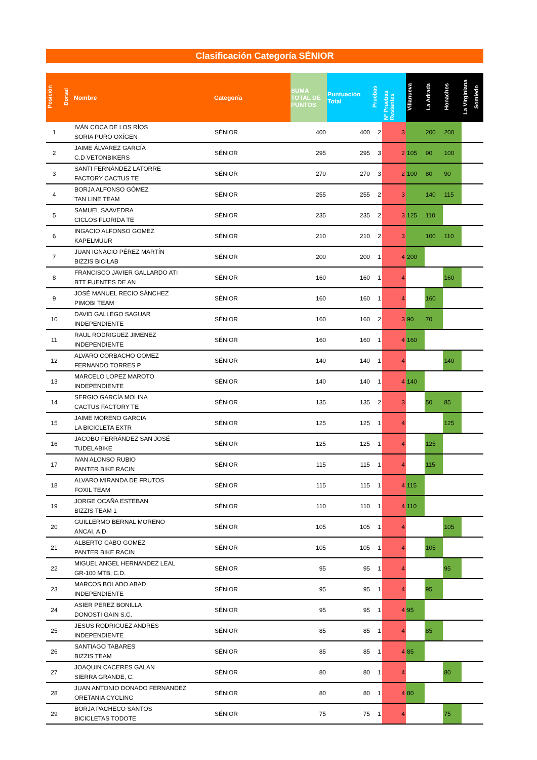Clasificación Categoría SÉNIOR
| Posición | Dorsal | Nombre | Categoría | SUMA TOTAL DE PUNTOS | Puntuación Total | Pruebas | Nº Pruebas Restantes | Villanueva | La Adrada | Honachos | La Virginiana | Somiedo |
| --- | --- | --- | --- | --- | --- | --- | --- | --- | --- | --- | --- | --- |
| 1 | | IVÁN COCA DE LOS RÍOS SORIA PURO OXÍGEN | SÉNIOR | 400 | 400 | 2 | 3 | | 200 | 200 | | |
| 2 | | JAIME ÁLVAREZ GARCÍA C.D VETONBIKERS | SÉNIOR | 295 | 295 | 3 | 2 | 105 | 90 | 100 | | |
| 3 | | SANTI FERNÁNDEZ LATORRE FACTORY CACTUS TE | SÉNIOR | 270 | 270 | 3 | 2 | 100 | 80 | 90 | | |
| 4 | | BORJA ALFONSO GÓMEZ TAN LINE TEAM | SÉNIOR | 255 | 255 | 2 | 3 | | 140 | 115 | | |
| 5 | | SAMUEL SAAVEDRA CICLOS FLORIDA TE | SÉNIOR | 235 | 235 | 2 | 3 | 125 | 110 | | | |
| 6 | | INGACIO ALFONSO GOMEZ KAPELMUUR | SÉNIOR | 210 | 210 | 2 | 3 | | 100 | 110 | | |
| 7 | | JUAN IGNACIO PÉREZ MARTÍN BIZZIS BICILAB | SÉNIOR | 200 | 200 | 1 | 4 | 200 | | | | |
| 8 | | FRANCISCO JAVIER GALLARDO ATI BTT FUENTES DE AN | SÉNIOR | 160 | 160 | 1 | 4 | | | 160 | | |
| 9 | | JOSÉ MANUEL RECIO SÁNCHEZ PIMOBI TEAM | SÉNIOR | 160 | 160 | 1 | 4 | | 160 | | | |
| 10 | | DAVID GALLEGO SAGUAR INDEPENDIENTE | SÉNIOR | 160 | 160 | 2 | 3 | 90 | 70 | | | |
| 11 | | RAUL RODRIGUEZ JIMENEZ INDEPENDIENTE | SÉNIOR | 160 | 160 | 1 | 4 | 160 | | | | |
| 12 | | ALVARO CORBACHO GOMEZ FERNANDO TORRES P | SÉNIOR | 140 | 140 | 1 | 4 | | | 140 | | |
| 13 | | MARCELO LOPEZ MAROTO INDEPENDIENTE | SÉNIOR | 140 | 140 | 1 | 4 | 140 | | | | |
| 14 | | SERGIO GARCÍA MOLINA CACTUS FACTORY TE | SÉNIOR | 135 | 135 | 2 | 3 | | 50 | 85 | | |
| 15 | | JAIME MORENO GARCIA LA BICICLETA EXTR | SÉNIOR | 125 | 125 | 1 | 4 | | | 125 | | |
| 16 | | JACOBO FERRÁNDEZ SAN JOSÉ TUDELABIKE | SÉNIOR | 125 | 125 | 1 | 4 | | 125 | | | |
| 17 | | IVAN ALONSO RUBIO PANTER BIKE RACIN | SÉNIOR | 115 | 115 | 1 | 4 | | 115 | | | |
| 18 | | ALVARO MIRANDA DE FRUTOS FOXIL TEAM | SÉNIOR | 115 | 115 | 1 | 4 | 115 | | | | |
| 19 | | JORGE OCAÑA ESTEBAN BIZZIS TEAM 1 | SÉNIOR | 110 | 110 | 1 | 4 | 110 | | | | |
| 20 | | GUILLERMO BERNAL MORENO ANCAI, A.D. | SÉNIOR | 105 | 105 | 1 | 4 | | | 105 | | |
| 21 | | ALBERTO CABO GOMEZ PANTER BIKE RACIN | SÉNIOR | 105 | 105 | 1 | 4 | | 105 | | | |
| 22 | | MIGUEL ANGEL HERNANDEZ LEAL GR-100 MTB, C.D. | SÉNIOR | 95 | 95 | 1 | 4 | | | 95 | | |
| 23 | | MARCOS BOLADO ABAD INDEPENDIENTE | SÉNIOR | 95 | 95 | 1 | 4 | | 95 | | | |
| 24 | | ASIER PEREZ BONILLA DONOSTI GAIN S.C. | SÉNIOR | 95 | 95 | 1 | 4 | 95 | | | | |
| 25 | | JESUS RODRIGUEZ ANDRES INDEPENDIENTE | SÉNIOR | 85 | 85 | 1 | 4 | | 85 | | | |
| 26 | | SANTIAGO TABARES BIZZIS TEAM | SÉNIOR | 85 | 85 | 1 | 4 | 85 | | | | |
| 27 | | JOAQUIN CACERES GALAN SIERRA GRANDE, C. | SÉNIOR | 80 | 80 | 1 | 4 | | | 80 | | |
| 28 | | JUAN ANTONIO DONADO FERNANDEZ ORETANIA CYCLING | SÉNIOR | 80 | 80 | 1 | 4 | 80 | | | | |
| 29 | | BORJA PACHECO SANTOS BICICLETAS TODOTE | SÉNIOR | 75 | 75 | 1 | 4 | | | 75 | | |